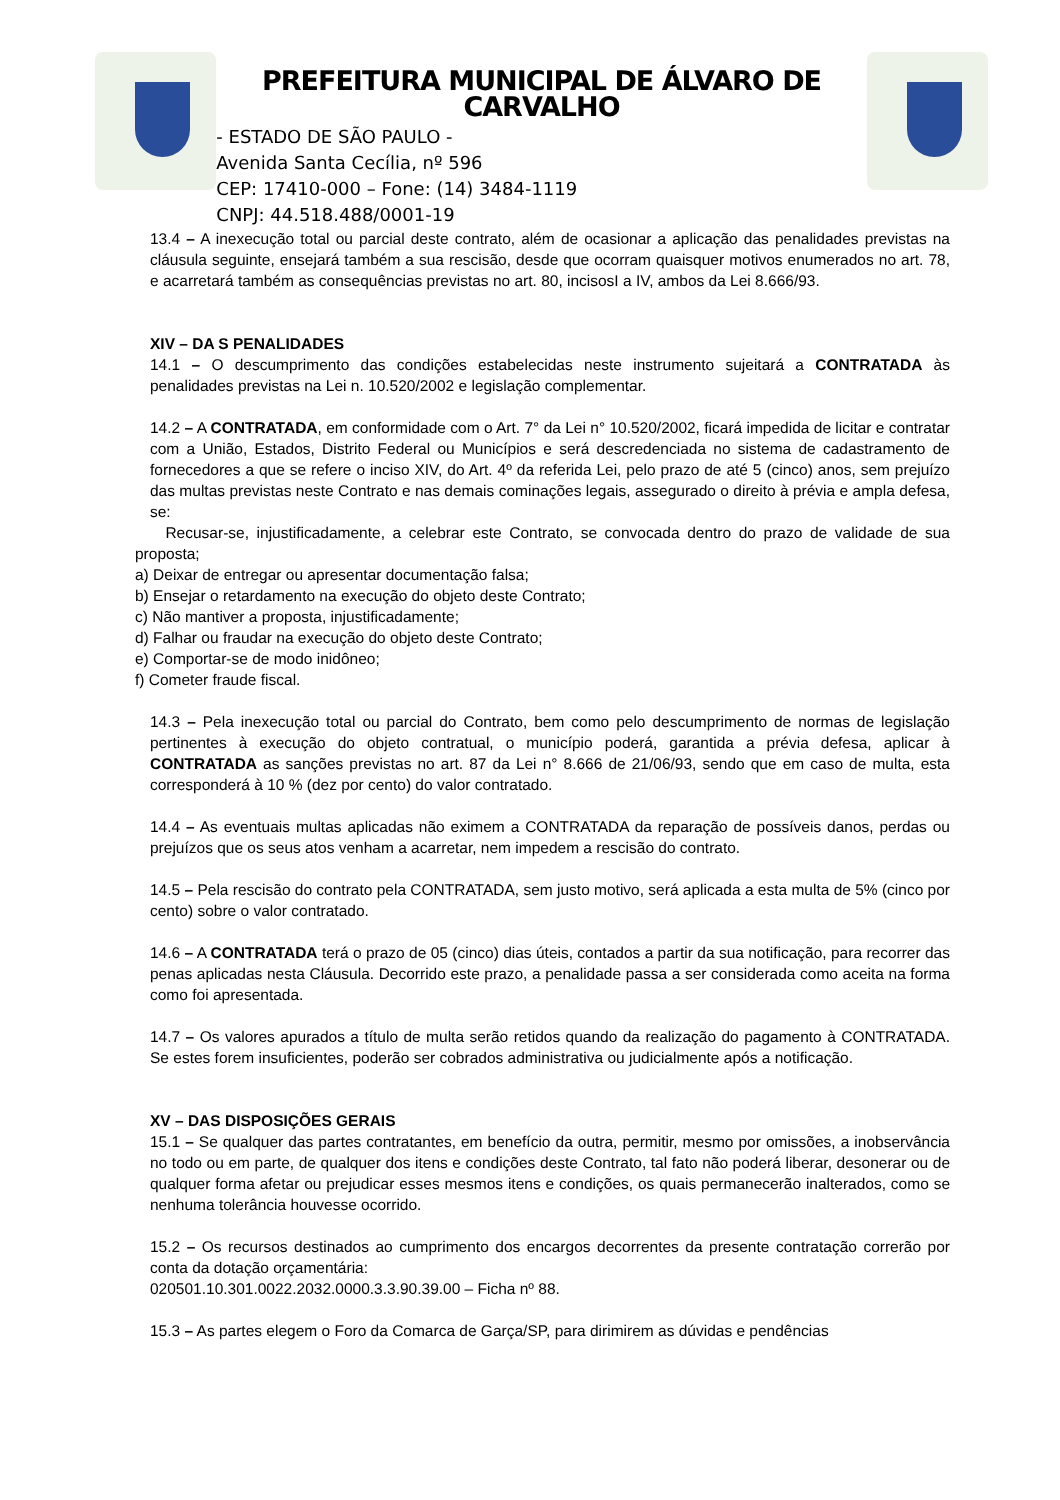PREFEITURA MUNICIPAL DE ÁLVARO DE CARVALHO
- ESTADO DE SÃO PAULO -
Avenida Santa Cecília, nº 596
CEP: 17410-000 – Fone: (14) 3484-1119
CNPJ: 44.518.488/0001-19
13.4 – A inexecução total ou parcial deste contrato, além de ocasionar a aplicação das penalidades previstas na cláusula seguinte, ensejará também a sua rescisão, desde que ocorram quaisquer motivos enumerados no art. 78, e acarretará também as consequências previstas no art. 80, incisosI a IV, ambos da Lei 8.666/93.
XIV – DA S PENALIDADES
14.1 – O descumprimento das condições estabelecidas neste instrumento sujeitará a CONTRATADA às penalidades previstas na Lei n. 10.520/2002 e legislação complementar.
14.2 – A CONTRATADA, em conformidade com o Art. 7° da Lei n° 10.520/2002, ficará impedida de licitar e contratar com a União, Estados, Distrito Federal ou Municípios e será descredenciada no sistema de cadastramento de fornecedores a que se refere o inciso XIV, do Art. 4º da referida Lei, pelo prazo de até 5 (cinco) anos, sem prejuízo das multas previstas neste Contrato e nas demais cominações legais, assegurado o direito à prévia e ampla defesa, se:
Recusar-se, injustificadamente, a celebrar este Contrato, se convocada dentro do prazo de validade de sua proposta;
a) Deixar de entregar ou apresentar documentação falsa;
b) Ensejar o retardamento na execução do objeto deste Contrato;
c) Não mantiver a proposta, injustificadamente;
d) Falhar ou fraudar na execução do objeto deste Contrato;
e) Comportar-se de modo inidôneo;
f) Cometer fraude fiscal.
14.3 – Pela inexecução total ou parcial do Contrato, bem como pelo descumprimento de normas de legislação pertinentes à execução do objeto contratual, o município poderá, garantida a prévia defesa, aplicar à CONTRATADA as sanções previstas no art. 87 da Lei n° 8.666 de 21/06/93, sendo que em caso de multa, esta corresponderá à 10 % (dez por cento) do valor contratado.
14.4 – As eventuais multas aplicadas não eximem a CONTRATADA da reparação de possíveis danos, perdas ou prejuízos que os seus atos venham a acarretar, nem impedem a rescisão do contrato.
14.5 – Pela rescisão do contrato pela CONTRATADA, sem justo motivo, será aplicada a esta multa de 5% (cinco por cento) sobre o valor contratado.
14.6 – A CONTRATADA terá o prazo de 05 (cinco) dias úteis, contados a partir da sua notificação, para recorrer das penas aplicadas nesta Cláusula. Decorrido este prazo, a penalidade passa a ser considerada como aceita na forma como foi apresentada.
14.7 – Os valores apurados a título de multa serão retidos quando da realização do pagamento à CONTRATADA. Se estes forem insuficientes, poderão ser cobrados administrativa ou judicialmente após a notificação.
XV – DAS DISPOSIÇÕES GERAIS
15.1 – Se qualquer das partes contratantes, em benefício da outra, permitir, mesmo por omissões, a inobservância no todo ou em parte, de qualquer dos itens e condições deste Contrato, tal fato não poderá liberar, desonerar ou de qualquer forma afetar ou prejudicar esses mesmos itens e condições, os quais permanecerão inalterados, como se nenhuma tolerância houvesse ocorrido.
15.2 – Os recursos destinados ao cumprimento dos encargos decorrentes da presente contratação correrão por conta da dotação orçamentária:
020501.10.301.0022.2032.0000.3.3.90.39.00 – Ficha nº 88.
15.3 – As partes elegem o Foro da Comarca de Garça/SP, para dirimirem as dúvidas e pendências